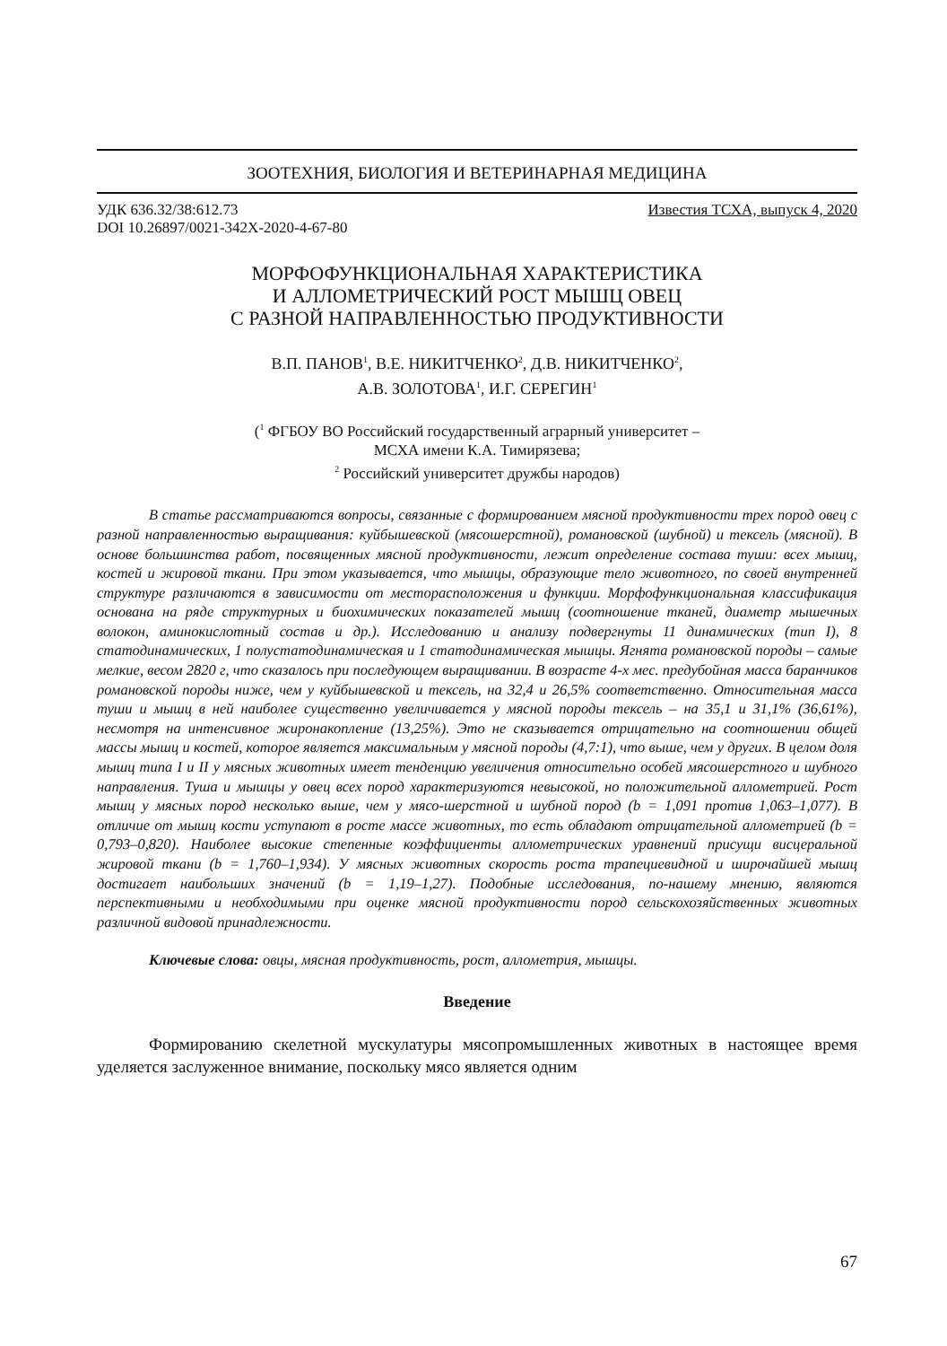ЗООТЕХНИЯ, БИОЛОГИЯ И ВЕТЕРИНАРНАЯ МЕДИЦИНА
УДК 636.32/38:612.73
DOI 10.26897/0021-342X-2020-4-67-80
Известия ТСХА, выпуск 4, 2020
МОРФОФУНКЦИОНАЛЬНАЯ ХАРАКТЕРИСТИКА
И АЛЛОМЕТРИЧЕСКИЙ РОСТ МЫШЦ ОВЕЦ
С РАЗНОЙ НАПРАВЛЕННОСТЬЮ ПРОДУКТИВНОСТИ
В.П. ПАНОВ<sup>1</sup>, В.Е. НИКИТЧЕНКО<sup>2</sup>, Д.В. НИКИТЧЕНКО<sup>2</sup>,
А.В. ЗОЛОТОВА<sup>1</sup>, И.Г. СЕРЕГИН<sup>1</sup>
(<sup>1</sup> ФГБОУ ВО Российский государственный аграрный университет –
МСХА имени К.А. Тимирязева;
<sup>2</sup> Российский университет дружбы народов)
В статье рассматриваются вопросы, связанные с формированием мясной продуктивности трех пород овец с разной направленностью выращивания: куйбышевской (мясошерстной), романовской (шубной) и тексель (мясной). В основе большинства работ, посвященных мясной продуктивности, лежит определение состава туши: всех мышц, костей и жировой ткани. При этом указывается, что мышцы, образующие тело животного, по своей внутренней структуре различаются в зависимости от месторасположения и функции. Морфофункциональная классификация основана на ряде структурных и биохимических показателей мышц (соотношение тканей, диаметр мышечных волокон, аминокислотный состав и др.). Исследованию и анализу подвергнуты 11 динамических (тип I), 8 статодинамических, 1 полустатодинамическая и 1 статодинамическая мышцы. Ягнята романовской породы – самые мелкие, весом 2820 г, что сказалось при последующем выращивании. В возрасте 4-х мес. предубойная масса баранчиков романовской породы ниже, чем у куйбышевской и тексель, на 32,4 и 26,5% соответственно. Относительная масса туши и мышц в ней наиболее существенно увеличивается у мясной породы тексель – на 35,1 и 31,1% (36,61%), несмотря на интенсивное жиронакопление (13,25%). Это не сказывается отрицательно на соотношении общей массы мышц и костей, которое является максимальным у мясной породы (4,7:1), что выше, чем у других. В целом доля мышц типа I и II у мясных животных имеет тенденцию увеличения относительно особей мясошерстного и шубного направления. Туша и мышцы у овец всех пород характеризуются невысокой, но положительной аллометрией. Рост мышц у мясных пород несколько выше, чем у мясо-шерстной и шубной пород (b = 1,091 против 1,063–1,077). В отличие от мышц кости уступают в росте массе животных, то есть обладают отрицательной аллометрией (b = 0,793–0,820). Наиболее высокие степенные коэффициенты аллометрических уравнений присущи висцеральной жировой ткани (b = 1,760–1,934). У мясных животных скорость роста трапециевидной и широчайшей мышц достигает наибольших значений (b = 1,19–1,27). Подобные исследования, по-нашему мнению, являются перспективными и необходимыми при оценке мясной продуктивности пород сельскохозяйственных животных различной видовой принадлежности.
Ключевые слова: овцы, мясная продуктивность, рост, аллометрия, мышцы.
Введение
Формированию скелетной мускулатуры мясопромышленных животных в настоящее время уделяется заслуженное внимание, поскольку мясо является одним
67